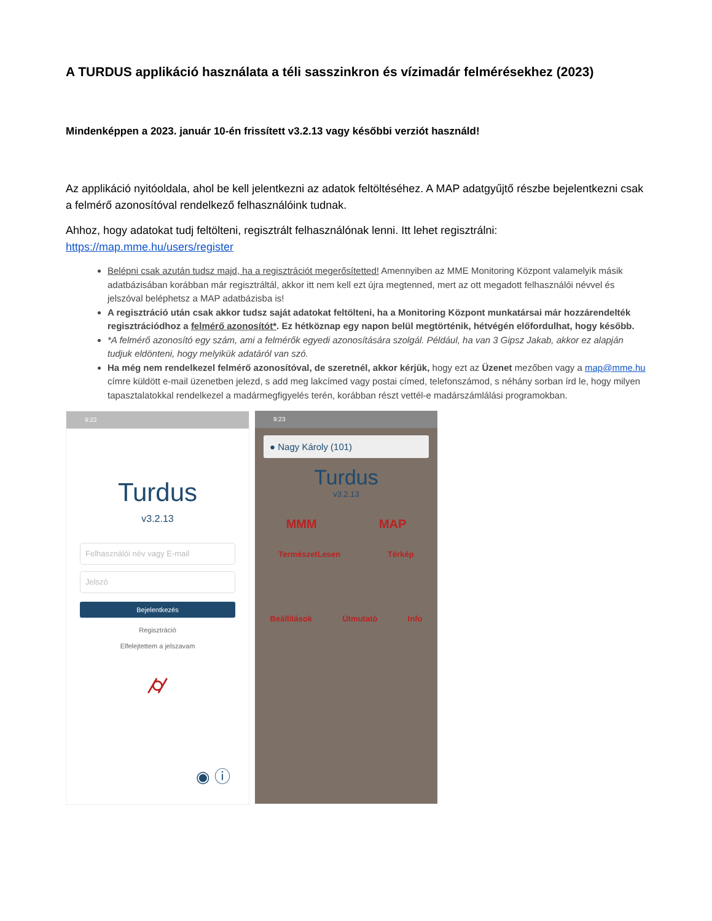A TURDUS applikáció használata a téli sasszinkron és vízimadár felmérésekhez (2023)
Mindenképpen a 2023. január 10-én frissített v3.2.13 vagy későbbi verziót használd!
Az applikáció nyitóoldala, ahol be kell jelentkezni az adatok feltöltéséhez. A MAP adatgyűjtő részbe bejelentkezni csak a felmérő azonosítóval rendelkező felhasználóink tudnak.
Ahhoz, hogy adatokat tudj feltölteni, regisztrált felhasználónak lenni. Itt lehet regisztrálni: https://map.mme.hu/users/register
Belépni csak azután tudsz majd, ha a regisztrációt megerősítetted! Amennyiben az MME Monitoring Központ valamelyik másik adatbázisában korábban már regisztráltál, akkor itt nem kell ezt újra megtenned, mert az ott megadott felhasználói névvel és jelszóval beléphetsz a MAP adatbázisba is!
A regisztráció után csak akkor tudsz saját adatokat feltölteni, ha a Monitoring Központ munkatársai már hozzárendelték regisztrációdhoz a felmérő azonosítót*. Ez hétköznap egy napon belül megtörténik, hétvégén előfordulhat, hogy később.
*A felmérő azonosító egy szám, ami a felmérők egyedi azonosítására szolgál. Például, ha van 3 Gipsz Jakab, akkor ez alapján tudjuk eldönteni, hogy melyikük adatáról van szó.
Ha még nem rendelkezel felmérő azonosítóval, de szeretnél, akkor kérjük, hogy ezt az Üzenet mezőben vagy a map@mme.hu címre küldött e-mail üzenetben jelezd, s add meg lakcímed vagy postai címed, telefonszámod, s néhány sorban írd le, hogy milyen tapasztalatokkal rendelkezel a madármegfigyelés terén, korábban részt vettél-e madárszámlálási programokban.
9:22
Turdus
v3.2.13
Felhasználói név vagy E-mail
Jelszó
Bejelentkezés
Regisztráció
Elfelejtettem a jelszavam
⌭
◉ ⓘ
9:23
● Nagy Károly (101)
Turdus
v3.2.13
MMM MAP
TermészetLesen Térkép
Beállítások Útmutató Info